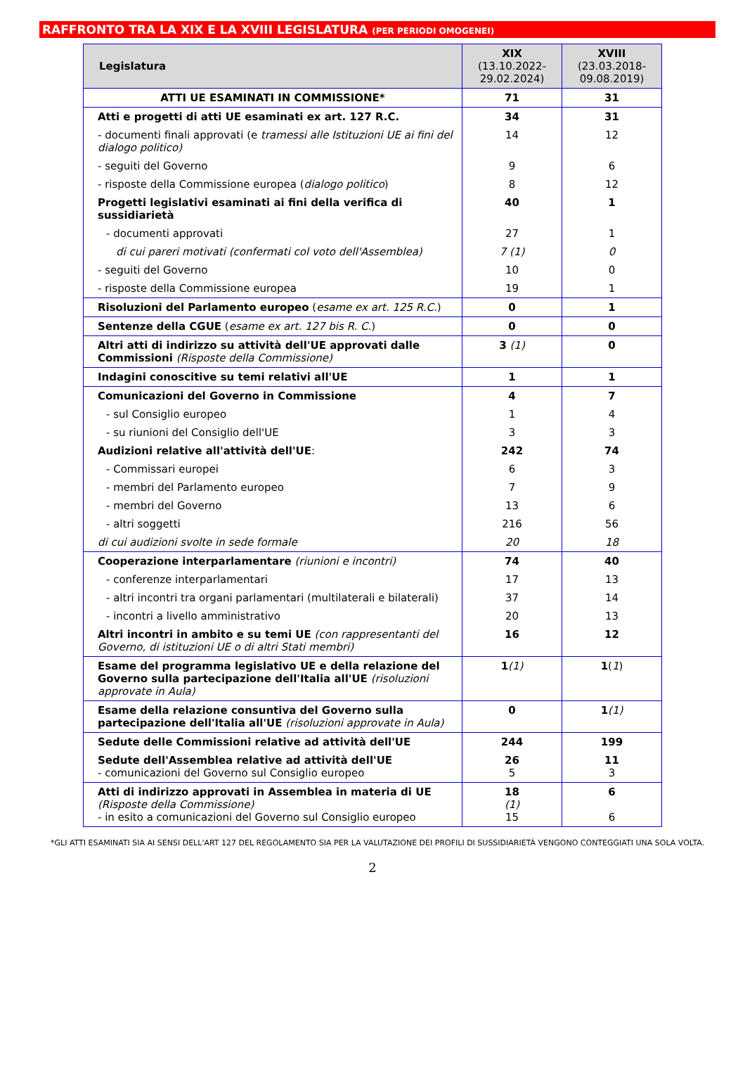RAFFRONTO TRA LA XIX E LA XVIII LEGISLATURA (PER PERIODI OMOGENEI)
| Legislatura | XIX (13.10.2022- 29.02.2024) | XVIII (23.03.2018- 09.08.2019) |
| --- | --- | --- |
| ATTI UE ESAMINATI IN COMMISSIONE* | 71 | 31 |
| Atti e progetti di atti UE esaminati ex art. 127 R.C. | 34 | 31 |
| - documenti finali approvati (e tramessi alle Istituzioni UE ai fini del dialogo politico) | 14 | 12 |
| - seguiti del Governo | 9 | 6 |
| - risposte della Commissione europea ( dialogo politico ) | 8 | 12 |
| Progetti legislativi esaminati ai fini della verifica di sussidiarietà | 40 | 1 |
| - documenti approvati | 27 | 1 |
| di cui pareri motivati (confermati col voto dell'Assemblea) | 7 (1) | 0 |
| - seguiti del Governo | 10 | 0 |
| - risposte della Commissione europea | 19 | 1 |
| Risoluzioni del Parlamento europeo ( esame ex art. 125 R.C. ) | 0 | 1 |
| Sentenze della CGUE ( esame ex art. 127 bis R. C. ) | 0 | 0 |
| Altri atti di indirizzo su attività dell'UE approvati dalle Commissioni (Risposte della Commissione) | 3 (1) | 0 |
| Indagini conoscitive su temi relativi all'UE | 1 | 1 |
| Comunicazioni del Governo in Commissione | 4 | 7 |
| - sul Consiglio europeo | 1 | 4 |
| - su riunioni del Consiglio dell'UE | 3 | 3 |
| Audizioni relative all'attività dell'UE : | 242 | 74 |
| - Commissari europei | 6 | 3 |
| - membri del Parlamento europeo | 7 | 9 |
| - membri del Governo | 13 | 6 |
| - altri soggetti | 216 | 56 |
| di cui audizioni svolte in sede formale | 20 | 18 |
| Cooperazione interparlamentare (riunioni e incontri) | 74 | 40 |
| - conferenze interparlamentari | 17 | 13 |
| - altri incontri tra organi parlamentari (multilaterali e bilaterali) | 37 | 14 |
| - incontri a livello amministrativo | 20 | 13 |
| Altri incontri in ambito e su temi UE (con rappresentanti del Governo, di istituzioni UE o di altri Stati membri) | 16 | 12 |
| Esame del programma legislativo UE e della relazione del Governo sulla partecipazione dell'Italia all'UE (risoluzioni approvate in Aula) | 1 (1) | 1 ( 1 ) |
| Esame della relazione consuntiva del Governo sulla partecipazione dell'Italia all'UE (risoluzioni approvate in Aula) | 0 | 1 (1) |
| Sedute delle Commissioni relative ad attività dell'UE | 244 | 199 |
| Sedute dell'Assemblea relative ad attività dell'UE - comunicazioni del Governo sul Consiglio europeo | 26 5 | 11 3 |
| Atti di indirizzo approvati in Assemblea in materia di UE (Risposte della Commissione) - in esito a comunicazioni del Governo sul Consiglio europeo | 18 (1) 15 | 6 6 |
*GLI ATTI ESAMINATI SIA AI SENSI DELL'ART 127 DEL REGOLAMENTO SIA PER LA VALUTAZIONE DEI PROFILI DI SUSSIDIARIETÀ VENGONO CONTEGGIATI UNA SOLA VOLTA.
2